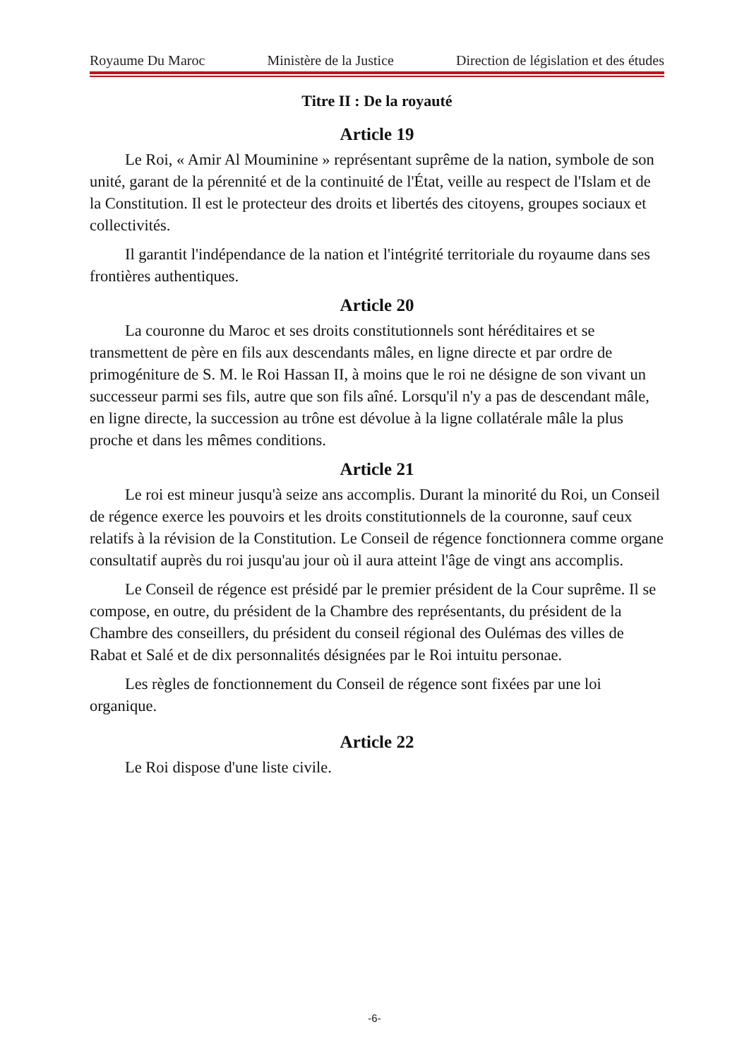Royaume Du Maroc Ministère de la Justice Direction de législation et des études
Titre II : De la royauté
Article 19
Le Roi, « Amir Al Mouminine » représentant suprême de la nation, symbole de son unité, garant de la pérennité et de la continuité de l'État, veille au respect de l'Islam et de la Constitution. Il est le protecteur des droits et libertés des citoyens, groupes sociaux et collectivités.
Il garantit l'indépendance de la nation et l'intégrité territoriale du royaume dans ses frontières authentiques.
Article 20
La couronne du Maroc et ses droits constitutionnels sont héréditaires et se transmettent de père en fils aux descendants mâles, en ligne directe et par ordre de primogéniture de S. M. le Roi Hassan II, à moins que le roi ne désigne de son vivant un successeur parmi ses fils, autre que son fils aîné. Lorsqu'il n'y a pas de descendant mâle, en ligne directe, la succession au trône est dévolue à la ligne collatérale mâle la plus proche et dans les mêmes conditions.
Article 21
Le roi est mineur jusqu'à seize ans accomplis. Durant la minorité du Roi, un Conseil de régence exerce les pouvoirs et les droits constitutionnels de la couronne, sauf ceux relatifs à la révision de la Constitution. Le Conseil de régence fonctionnera comme organe consultatif auprès du roi jusqu'au jour où il aura atteint l'âge de vingt ans accomplis.
Le Conseil de régence est présidé par le premier président de la Cour suprême. Il se compose, en outre, du président de la Chambre des représentants, du président de la Chambre des conseillers, du président du conseil régional des Oulémas des villes de Rabat et Salé et de dix personnalités désignées par le Roi intuitu personae.
Les règles de fonctionnement du Conseil de régence sont fixées par une loi organique.
Article 22
Le Roi dispose d'une liste civile.
-6-